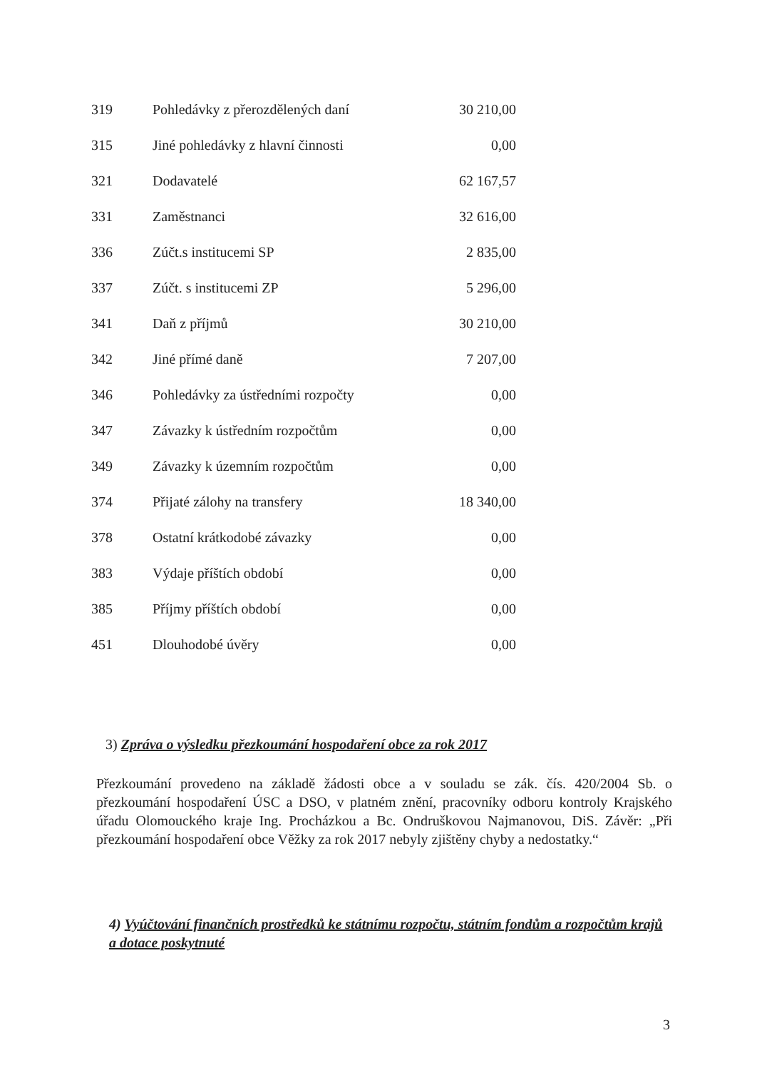| 319 | Pohledávky z přerozdělených daní | 30 210,00 |
| 315 | Jiné pohledávky z hlavní činnosti | 0,00 |
| 321 | Dodavatelé | 62 167,57 |
| 331 | Zaměstnanci | 32 616,00 |
| 336 | Zúčt.s institucemi SP | 2 835,00 |
| 337 | Zúčt. s institucemi ZP | 5 296,00 |
| 341 | Daň z příjmů | 30 210,00 |
| 342 | Jiné přímé daně | 7 207,00 |
| 346 | Pohledávky za ústředními rozpočty | 0,00 |
| 347 | Závazky k ústředním rozpočtům | 0,00 |
| 349 | Závazky k územním rozpočtům | 0,00 |
| 374 | Přijaté zálohy na transfery | 18 340,00 |
| 378 | Ostatní krátkodobé závazky | 0,00 |
| 383 | Výdaje příštích období | 0,00 |
| 385 | Příjmy příštích období | 0,00 |
| 451 | Dlouhodobé úvěry | 0,00 |
3) Zpráva o výsledku přezkoumání hospodaření obce za rok 2017
Přezkoumání provedeno na základě žádosti obce a v souladu se zák. čís. 420/2004 Sb. o přezkoumání hospodaření ÚSC a DSO, v platném znění, pracovníky odboru kontroly Krajského úřadu Olomouckého kraje Ing. Procházkou a Bc. Ondruškovou Najmanovou, DiS. Závěr: „Při přezkoumání hospodaření obce Věžky za rok 2017 nebyly zjištěny chyby a nedostatky.“
4) Vyúčtování finančních prostředků ke státnímu rozpočtu, státním fondům a rozpočtům krajů a dotace poskytnuté
3